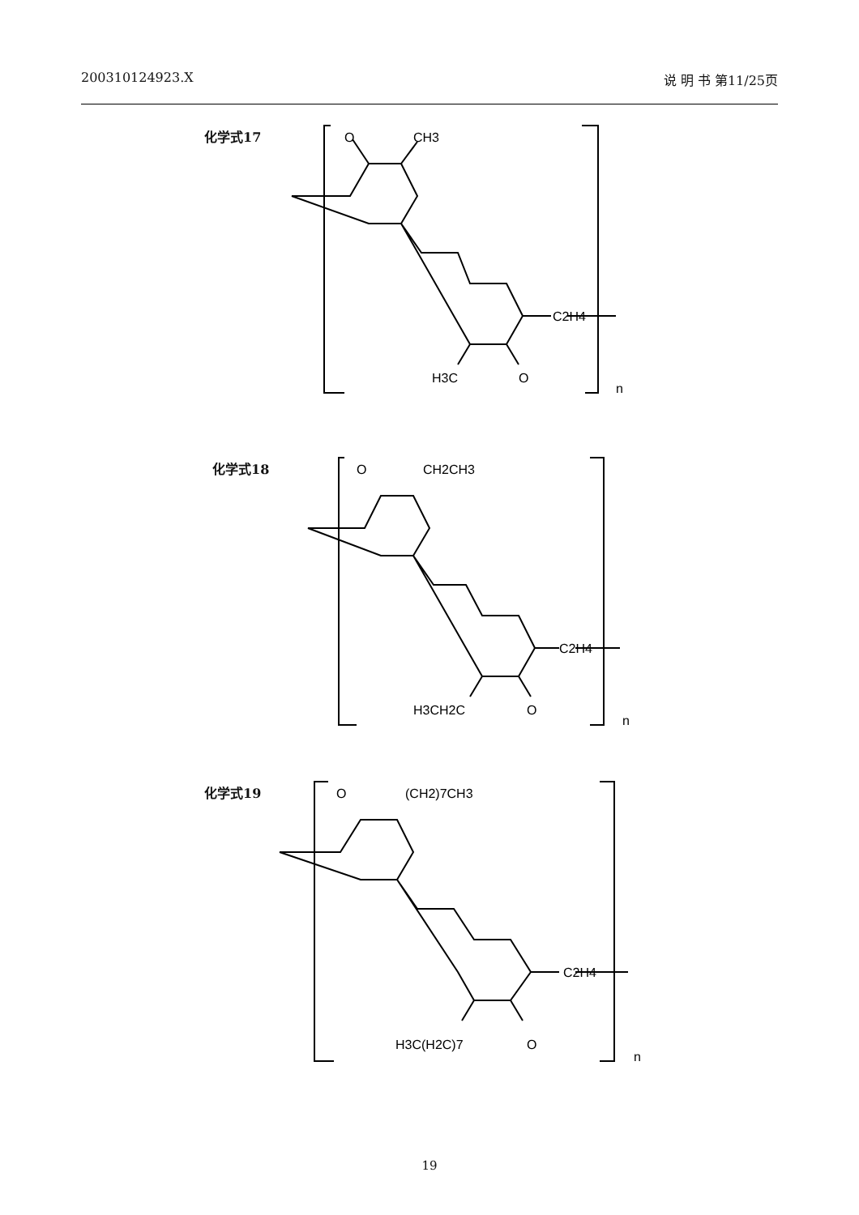200310124923.X 说 明 书 第11/25页
化学式17
O
CH3
C2H4
H3C
O
n
化学式18
O
CH2CH3
C2H4
H3CH2C
O
n
化学式19
O
(CH2)7CH3
C2H4
H3C(H2C)7
O
n
19